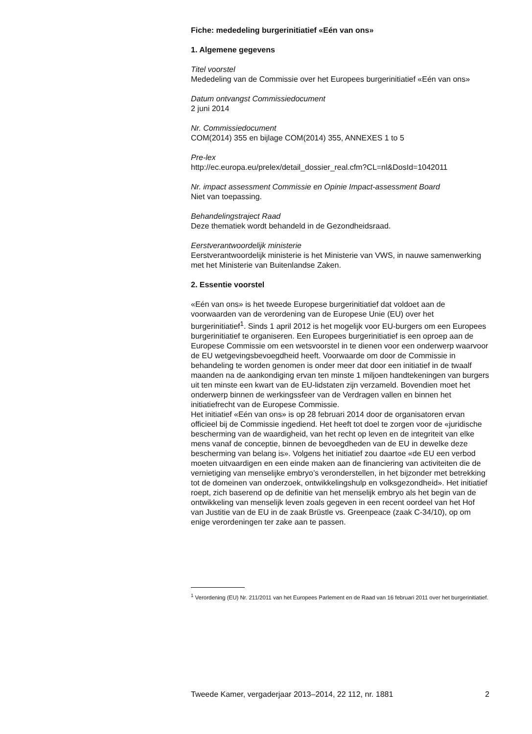Fiche: mededeling burgerinitiatief «Eén van ons»
1. Algemene gegevens
Titel voorstel
Mededeling van de Commissie over het Europees burgerinitiatief «Eén van ons»
Datum ontvangst Commissiedocument
2 juni 2014
Nr. Commissiedocument
COM(2014) 355 en bijlage COM(2014) 355, ANNEXES 1 to 5
Pre-lex
http://ec.europa.eu/prelex/detail_dossier_real.cfm?CL=nl&DosId=1042011
Nr. impact assessment Commissie en Opinie Impact-assessment Board
Niet van toepassing.
Behandelingstraject Raad
Deze thematiek wordt behandeld in de Gezondheidsraad.
Eerstverantwoordelijk ministerie
Eerstverantwoordelijk ministerie is het Ministerie van VWS, in nauwe samenwerking met het Ministerie van Buitenlandse Zaken.
2. Essentie voorstel
«Eén van ons» is het tweede Europese burgerinitiatief dat voldoet aan de voorwaarden van de verordening van de Europese Unie (EU) over het burgerinitiatief<sup>1</sup>. Sinds 1 april 2012 is het mogelijk voor EU-burgers om een Europees burgerinitiatief te organiseren. Een Europees burgerinitiatief is een oproep aan de Europese Commissie om een wetsvoorstel in te dienen voor een onderwerp waarvoor de EU wetgevingsbevoegdheid heeft. Voorwaarde om door de Commissie in behandeling te worden genomen is onder meer dat door een initiatief in de twaalf maanden na de aankondiging ervan ten minste 1 miljoen handtekeningen van burgers uit ten minste een kwart van de EU-lidstaten zijn verzameld. Bovendien moet het onderwerp binnen de werkingssfeer van de Verdragen vallen en binnen het initiatiefrecht van de Europese Commissie.
Het initiatief «Eén van ons» is op 28 februari 2014 door de organisatoren ervan officieel bij de Commissie ingediend. Het heeft tot doel te zorgen voor de «juridische bescherming van de waardigheid, van het recht op leven en de integriteit van elke mens vanaf de conceptie, binnen de bevoegdheden van de EU in dewelke deze bescherming van belang is». Volgens het initiatief zou daartoe «de EU een verbod moeten uitvaardigen en een einde maken aan de financiering van activiteiten die de vernietiging van menselijke embryo’s veronderstellen, in het bijzonder met betrekking tot de domeinen van onderzoek, ontwikkelingshulp en volksgezondheid». Het initiatief roept, zich baserend op de definitie van het menselijk embryo als het begin van de ontwikkeling van menselijk leven zoals gegeven in een recent oordeel van het Hof van Justitie van de EU in de zaak Brüstle vs. Greenpeace (zaak C-34/10), op om enige verordeningen ter zake aan te passen.
<sup>1</sup> Verordening (EU) Nr. 211/2011 van het Europees Parlement en de Raad van 16 februari 2011 over het burgerinitiatief.
Tweede Kamer, vergaderjaar 2013–2014, 22 112, nr. 1881 2